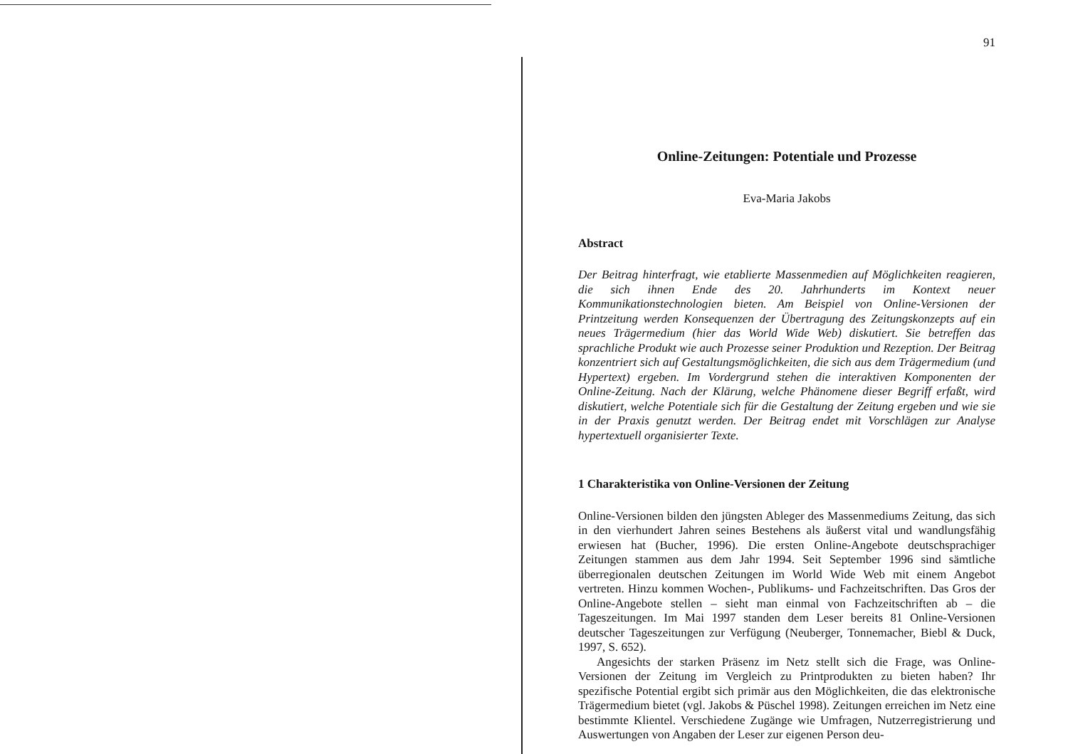91
Online-Zeitungen: Potentiale und Prozesse
Eva-Maria Jakobs
Abstract
Der Beitrag hinterfragt, wie etablierte Massenmedien auf Möglichkeiten reagieren, die sich ihnen Ende des 20. Jahrhunderts im Kontext neuer Kommunikationstechnologien bieten. Am Beispiel von Online-Versionen der Printzeitung werden Konsequenzen der Übertragung des Zeitungskonzepts auf ein neues Trägermedium (hier das World Wide Web) diskutiert. Sie betreffen das sprachliche Produkt wie auch Prozesse seiner Produktion und Rezeption. Der Beitrag konzentriert sich auf Gestaltungsmöglichkeiten, die sich aus dem Trägermedium (und Hypertext) ergeben. Im Vordergrund stehen die interaktiven Komponenten der Online-Zeitung. Nach der Klärung, welche Phänomene dieser Begriff erfaßt, wird diskutiert, welche Potentiale sich für die Gestaltung der Zeitung ergeben und wie sie in der Praxis genutzt werden. Der Beitrag endet mit Vorschlägen zur Analyse hypertextuell organisierter Texte.
1 Charakteristika von Online-Versionen der Zeitung
Online-Versionen bilden den jüngsten Ableger des Massenmediums Zeitung, das sich in den vierhundert Jahren seines Bestehens als äußerst vital und wandlungsfähig erwiesen hat (Bucher, 1996). Die ersten Online-Angebote deutschsprachiger Zeitungen stammen aus dem Jahr 1994. Seit September 1996 sind sämtliche überregionalen deutschen Zeitungen im World Wide Web mit einem Angebot vertreten. Hinzu kommen Wochen-, Publikums- und Fachzeitschriften. Das Gros der Online-Angebote stellen – sieht man einmal von Fachzeitschriften ab – die Tageszeitungen. Im Mai 1997 standen dem Leser bereits 81 Online-Versionen deutscher Tageszeitungen zur Verfügung (Neuberger, Tonnemacher, Biebl & Duck, 1997, S. 652).
Angesichts der starken Präsenz im Netz stellt sich die Frage, was Online-Versionen der Zeitung im Vergleich zu Printprodukten zu bieten haben? Ihr spezifische Potential ergibt sich primär aus den Möglichkeiten, die das elektronische Trägermedium bietet (vgl. Jakobs & Püschel 1998). Zeitungen erreichen im Netz eine bestimmte Klientel. Verschiedene Zugänge wie Umfragen, Nutzerregistrierung und Auswertungen von Angaben der Leser zur eigenen Person deu-